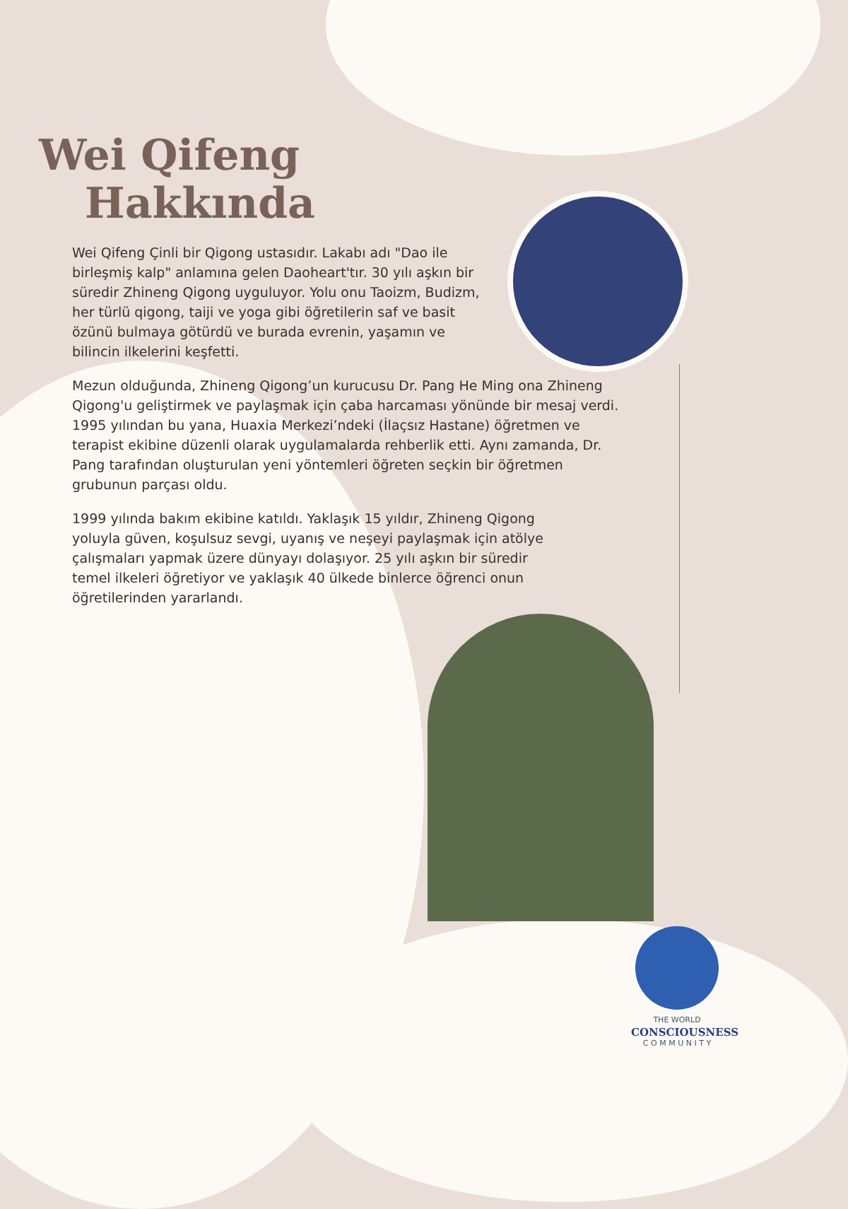Wei Qifeng
Hakkında
Wei Qifeng Çinli bir Qigong ustasıdır. Lakabı adı "Dao ile birleşmiş kalp" anlamına gelen Daoheart'tır. 30 yılı aşkın bir süredir Zhineng Qigong uyguluyor. Yolu onu Taoizm, Budizm, her türlü qigong, taiji ve yoga gibi öğretilerin saf ve basit özünü bulmaya götürdü ve burada evrenin, yaşamın ve bilincin ilkelerini keşfetti.
Mezun olduğunda, Zhineng Qigong’un kurucusu Dr. Pang He Ming ona Zhineng Qigong'u geliştirmek ve paylaşmak için çaba harcaması yönünde bir mesaj verdi. 1995 yılından bu yana, Huaxia Merkezi’ndeki (İlaçsız Hastane) öğretmen ve terapist ekibine düzenli olarak uygulamalarda rehberlik etti. Aynı zamanda, Dr. Pang tarafından oluşturulan yeni yöntemleri öğreten seçkin bir öğretmen grubunun parçası oldu.
1999 yılında bakım ekibine katıldı. Yaklaşık 15 yıldır, Zhineng Qigong yoluyla güven, koşulsuz sevgi, uyanış ve neşeyi paylaşmak için atölye çalışmaları yapmak üzere dünyayı dolaşıyor. 25 yılı aşkın bir süredir temel ilkeleri öğretiyor ve yaklaşık 40 ülkede binlerce öğrenci onun öğretilerinden yararlandı.
THE WORLD
CONSCIOUSNESS
C O M M U N I T Y